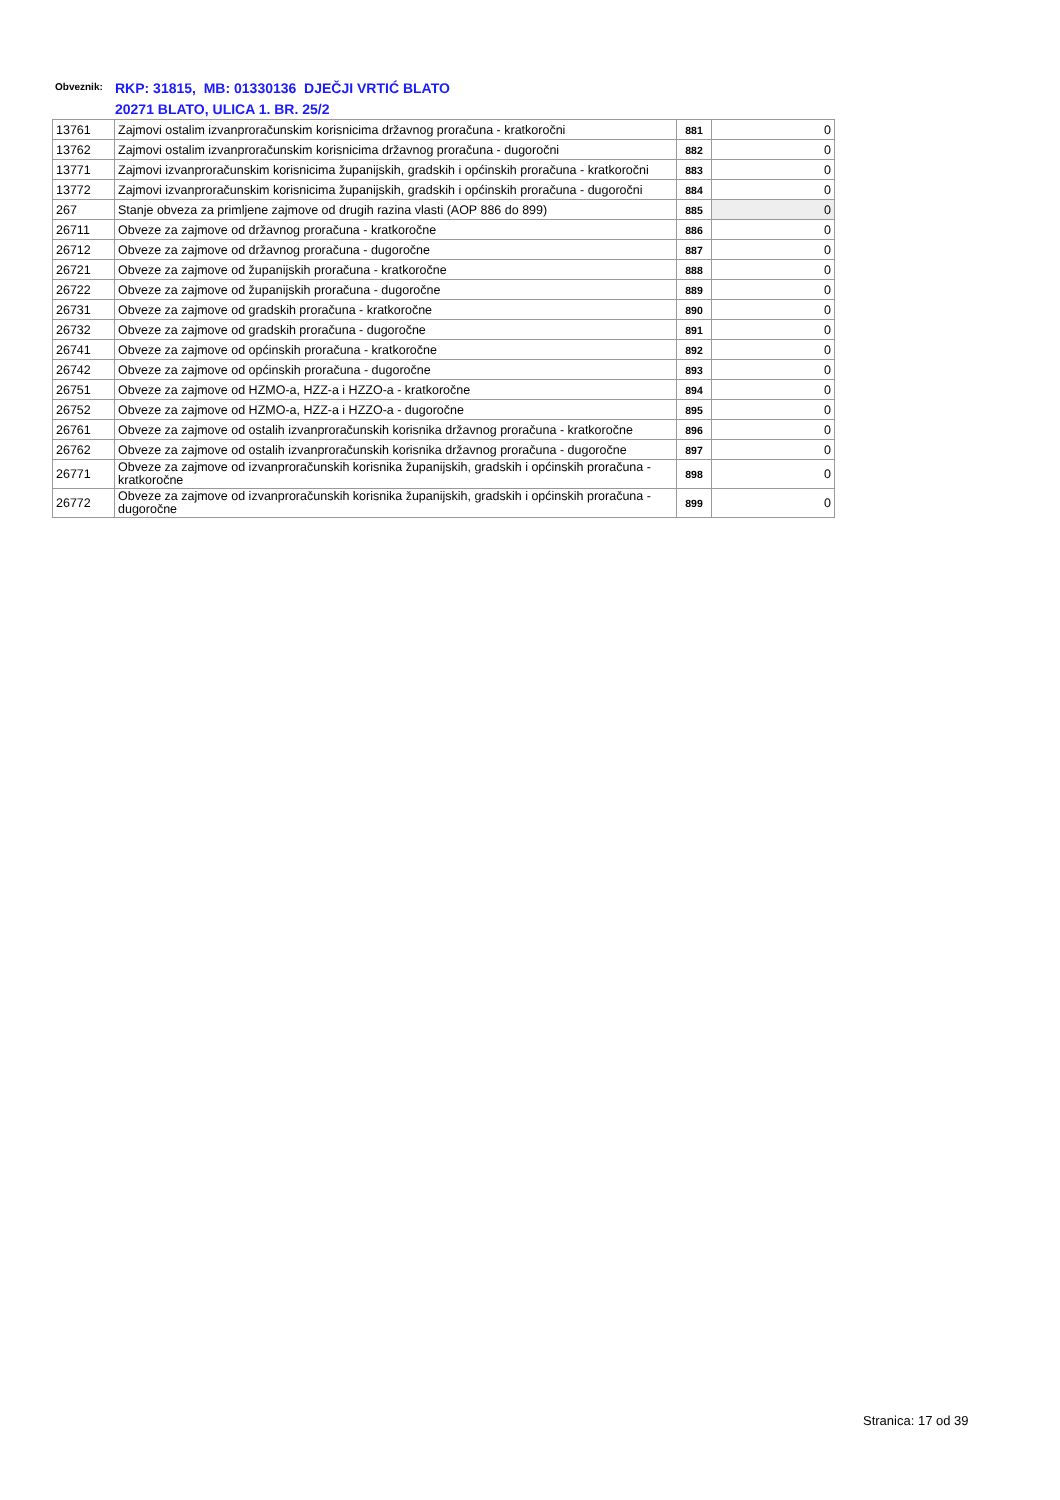Obveznik: RKP: 31815, MB: 01330136 DJEČJI VRTIĆ BLATO
20271 BLATO, ULICA 1. BR. 25/2
| 13761 | Zajmovi ostalim izvanproračunskim korisnicima državnog proračuna - kratkoročni | 881 | 0 |
| 13762 | Zajmovi ostalim izvanproračunskim korisnicima državnog proračuna - dugoročni | 882 | 0 |
| 13771 | Zajmovi izvanproračunskim korisnicima županijskih, gradskih i općinskih proračuna - kratkoročni | 883 | 0 |
| 13772 | Zajmovi izvanproračunskim korisnicima županijskih, gradskih i općinskih proračuna - dugoročni | 884 | 0 |
| 267 | Stanje obveza za primljene zajmove od drugih razina vlasti (AOP 886 do 899) | 885 | 0 |
| 26711 | Obveze za zajmove od državnog proračuna - kratkoročne | 886 | 0 |
| 26712 | Obveze za zajmove od državnog proračuna - dugoročne | 887 | 0 |
| 26721 | Obveze za zajmove od županijskih proračuna - kratkoročne | 888 | 0 |
| 26722 | Obveze za zajmove od županijskih proračuna - dugoročne | 889 | 0 |
| 26731 | Obveze za zajmove od gradskih proračuna - kratkoročne | 890 | 0 |
| 26732 | Obveze za zajmove od gradskih proračuna - dugoročne | 891 | 0 |
| 26741 | Obveze za zajmove od općinskih proračuna - kratkoročne | 892 | 0 |
| 26742 | Obveze za zajmove od općinskih proračuna - dugoročne | 893 | 0 |
| 26751 | Obveze za zajmove od HZMO-a, HZZ-a i HZZO-a - kratkoročne | 894 | 0 |
| 26752 | Obveze za zajmove od HZMO-a, HZZ-a i HZZO-a - dugoročne | 895 | 0 |
| 26761 | Obveze za zajmove od ostalih izvanproračunskih korisnika državnog proračuna - kratkoročne | 896 | 0 |
| 26762 | Obveze za zajmove od ostalih izvanproračunskih korisnika državnog proračuna - dugoročne | 897 | 0 |
| 26771 | Obveze za zajmove od izvanproračunskih korisnika županijskih, gradskih i općinskih proračuna - kratkoročne | 898 | 0 |
| 26772 | Obveze za zajmove od izvanproračunskih korisnika županijskih, gradskih i općinskih proračuna - dugoročne | 899 | 0 |
Stranica: 17 od 39